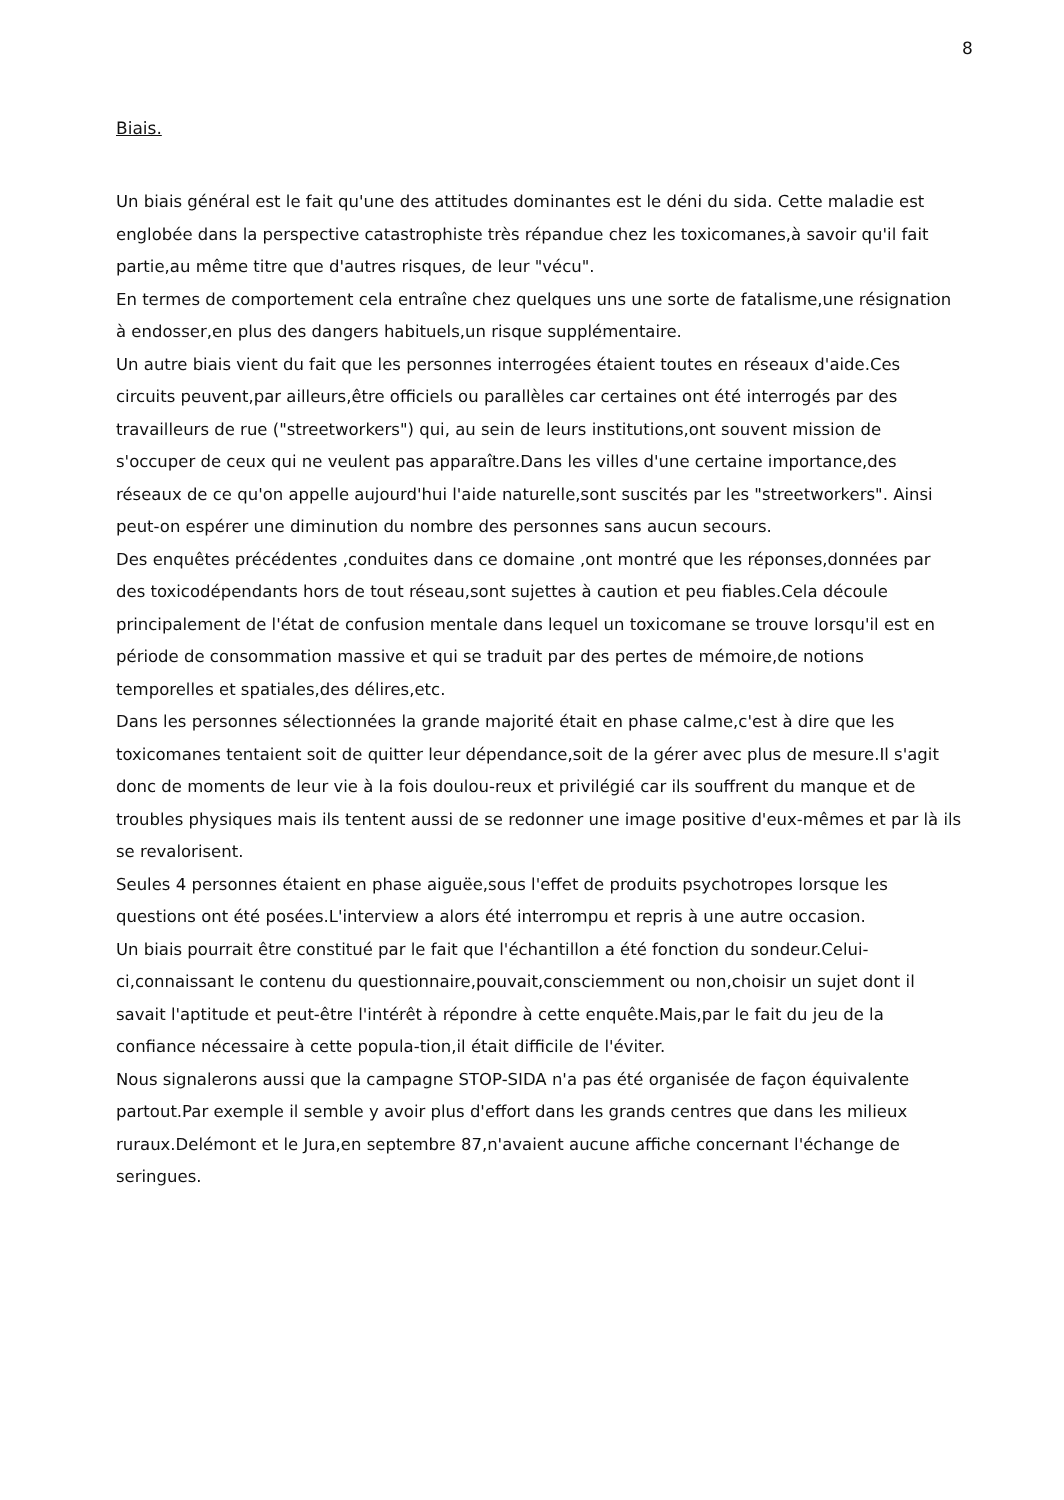8
Biais.
Un biais général est le fait qu'une des attitudes dominantes est le déni du sida. Cette maladie est englobée dans la perspective catastrophiste très répandue chez les toxicomanes,à savoir qu'il fait partie,au même titre que d'autres risques, de leur "vécu".
En termes de comportement cela entraîne chez quelques uns une sorte de fatalisme,une résignation à endosser,en plus des dangers habituels,un risque supplémentaire.
Un autre biais vient du fait que les personnes interrogées étaient toutes en réseaux d'aide.Ces circuits peuvent,par ailleurs,être officiels ou parallèles car certaines ont été interrogés par des travailleurs de rue ("streetworkers") qui, au sein de leurs institutions,ont souvent mission de s'occuper de ceux qui ne veulent pas apparaître.Dans les villes d'une certaine importance,des réseaux de ce qu'on appelle aujourd'hui l'aide naturelle,sont suscités par les "streetworkers". Ainsi peut-on espérer une diminution du nombre des personnes sans aucun secours.
Des enquêtes précédentes ,conduites dans ce domaine ,ont montré que les réponses,données par des toxicodépendants hors de tout réseau,sont sujettes à caution et peu fiables.Cela découle principalement de l'état de confusion mentale dans lequel un toxicomane se trouve lorsqu'il est en période de consommation massive et qui se traduit par des pertes de mémoire,de notions temporelles et spatiales,des délires,etc.
Dans les personnes sélectionnées la grande majorité était en phase calme,c'est à dire que les toxicomanes tentaient soit de quitter leur dépendance,soit de la gérer avec plus de mesure.Il s'agit donc de moments de leur vie à la fois doulou-reux et privilégié car ils souffrent du manque et de troubles physiques mais ils tentent aussi de se redonner une image positive d'eux-mêmes et par là ils se revalorisent.
Seules 4 personnes étaient en phase aiguëe,sous l'effet de produits psychotropes lorsque les questions ont été posées.L'interview a alors été interrompu et repris à une autre occasion.
Un biais pourrait être constitué par le fait que l'échantillon a été fonction du sondeur.Celui-ci,connaissant le contenu du questionnaire,pouvait,consciemment ou non,choisir un sujet dont il savait l'aptitude et peut-être l'intérêt à répondre à cette enquête.Mais,par le fait du jeu de la confiance nécessaire à cette popula-tion,il était difficile de l'éviter.
Nous signalerons aussi que la campagne STOP-SIDA n'a pas été organisée de façon équivalente partout.Par exemple il semble y avoir plus d'effort dans les grands centres que dans les milieux ruraux.Delémont et le Jura,en septembre 87,n'avaient aucune affiche concernant l'échange de seringues.